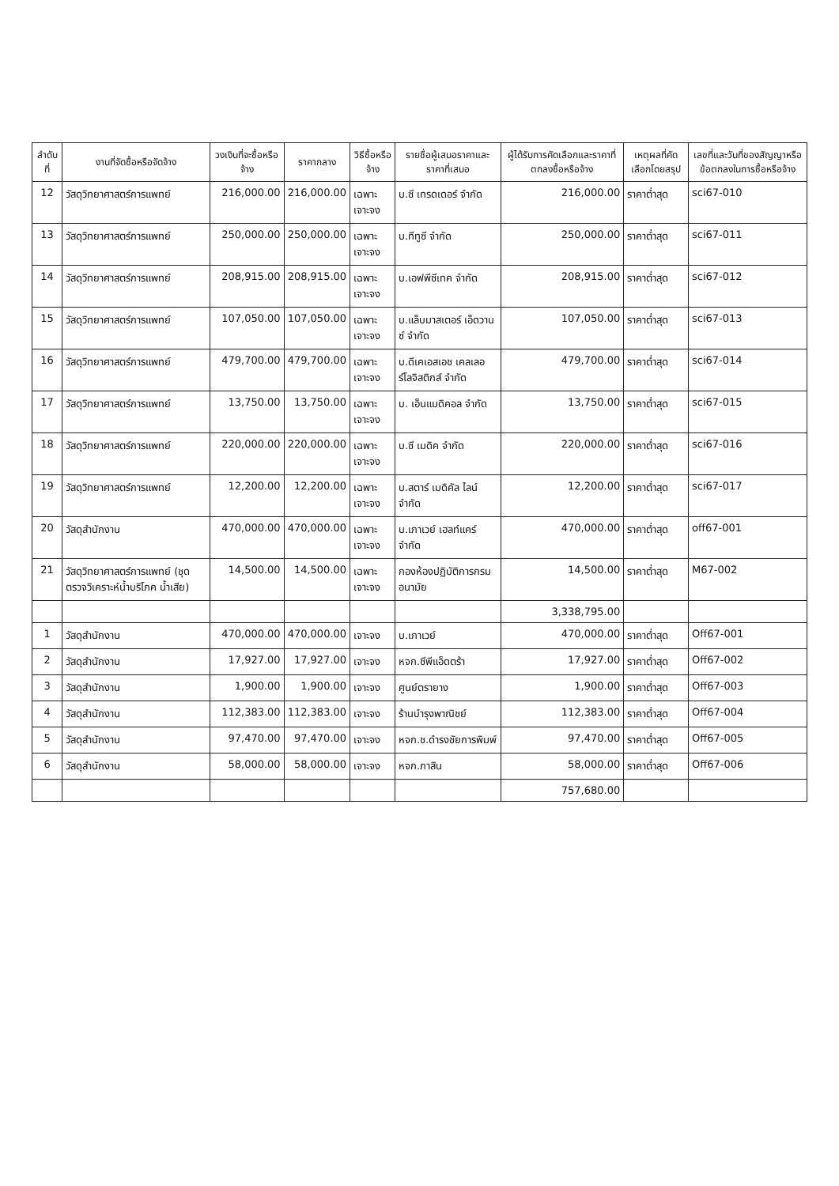| ลำดับที่ | งานที่จัดซื้อหรือจัดจ้าง | วงเงินที่จะซื้อหรือจ้าง | ราคากลาง | วิธีซื้อหรือจ้าง | รายชื่อผู้เสนอราคาและราคาที่เสนอ | ผู้ได้รับการคัดเลือกและราคาที่ตกลงซื้อหรือจ้าง | เหตุผลที่คัดเลือกโดยสรุป | เลขที่และวันที่ของสัญญาหรือข้อตกลงในการซื้อหรือจ้าง |
| --- | --- | --- | --- | --- | --- | --- | --- | --- |
| 12 | วัสดุวิทยาศาสตร์การแพทย์ | 216,000.00 | 216,000.00 | เฉพาะเจาะจง | บ.ซี เทรดเดอร์ จำกัด | 216,000.00 | ราคาต่ำสุด | sci67-010 |
| 13 | วัสดุวิทยาศาสตร์การแพทย์ | 250,000.00 | 250,000.00 | เฉพาะเจาะจง | บ.ทีทูซี จำกัด | 250,000.00 | ราคาต่ำสุด | sci67-011 |
| 14 | วัสดุวิทยาศาสตร์การแพทย์ | 208,915.00 | 208,915.00 | เฉพาะเจาะจง | บ.เอฟพีซีเทค จำกัด | 208,915.00 | ราคาต่ำสุด | sci67-012 |
| 15 | วัสดุวิทยาศาสตร์การแพทย์ | 107,050.00 | 107,050.00 | เฉพาะเจาะจง | บ.แล็บมาสเตอร์ เอ็ดวานซ์ จำกัด | 107,050.00 | ราคาต่ำสุด | sci67-013 |
| 16 | วัสดุวิทยาศาสตร์การแพทย์ | 479,700.00 | 479,700.00 | เฉพาะเจาะจง | บ.ดีเคเอสเอช เคลเลอร์โลจิสติกส์ จำกัด | 479,700.00 | ราคาต่ำสุด | sci67-014 |
| 17 | วัสดุวิทยาศาสตร์การแพทย์ | 13,750.00 | 13,750.00 | เฉพาะเจาะจง | บ. เอ็นแมดิคอล จำกัด | 13,750.00 | ราคาต่ำสุด | sci67-015 |
| 18 | วัสดุวิทยาศาสตร์การแพทย์ | 220,000.00 | 220,000.00 | เฉพาะเจาะจง | บ.ซี เมดิค จำกัด | 220,000.00 | ราคาต่ำสุด | sci67-016 |
| 19 | วัสดุวิทยาศาสตร์การแพทย์ | 12,200.00 | 12,200.00 | เฉพาะเจาะจง | บ.สตาร์ เมดิคัล ไลน์ จำกัด | 12,200.00 | ราคาต่ำสุด | sci67-017 |
| 20 | วัสดุสำนักงาน | 470,000.00 | 470,000.00 | เฉพาะเจาะจง | บ.เภาเวย์ เฮลท์แคร์ จำกัด | 470,000.00 | ราคาต่ำสุด | off67-001 |
| 21 | วัสดุวิทยาศาสตร์การแพทย์ (ชุดตรวจวิเคราะห์น้ำบริโภค น้ำเสีย) | 14,500.00 | 14,500.00 | เฉพาะเจาะจง | กองห้องปฏิบัติการกรมอนามัย | 14,500.00 | ราคาต่ำสุด | M67-002 |
| | | | | | | 3,338,795.00 | | |
| 1 | วัสดุสำนักงาน | 470,000.00 | 470,000.00 | เจาะจง | บ.เภาเวย์ | 470,000.00 | ราคาต่ำสุด | Off67-001 |
| 2 | วัสดุสำนักงาน | 17,927.00 | 17,927.00 | เจาะจง | หจก.ซีพีแอ็ดตร้า | 17,927.00 | ราคาต่ำสุด | Off67-002 |
| 3 | วัสดุสำนักงาน | 1,900.00 | 1,900.00 | เจาะจง | ศูนย์ตรายาง | 1,900.00 | ราคาต่ำสุด | Off67-003 |
| 4 | วัสดุสำนักงาน | 112,383.00 | 112,383.00 | เจาะจง | ร้านบำรุงพาณิชย์ | 112,383.00 | ราคาต่ำสุด | Off67-004 |
| 5 | วัสดุสำนักงาน | 97,470.00 | 97,470.00 | เจาะจง | หจก.ช.ดำรงชัยการพิมพ์ | 97,470.00 | ราคาต่ำสุด | Off67-005 |
| 6 | วัสดุสำนักงาน | 58,000.00 | 58,000.00 | เจาะจง | หจก.ภาสิน | 58,000.00 | ราคาต่ำสุด | Off67-006 |
| | | | | | | 757,680.00 | | |